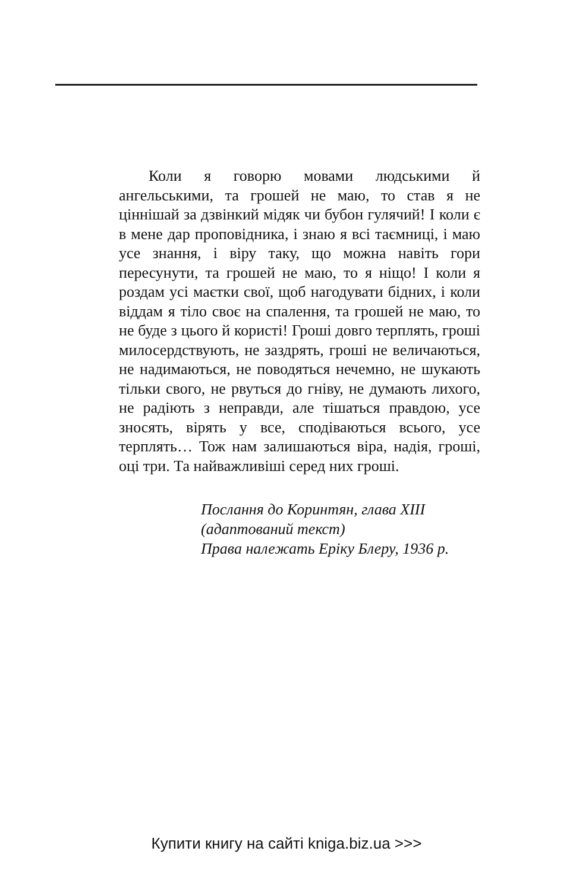Коли я говорю мовами людськими й ангельськими, та грошей не маю, то став я не ціннішай за дзвінкий мідяк чи бубон гулячий! І коли є в мене дар проповідника, і знаю я всі таємниці, і маю усе знання, і віру таку, що можна навіть гори пересунути, та грошей не маю, то я ніщо! І коли я роздам усі маєтки свої, щоб нагодувати бідних, і коли віддам я тіло своє на спалення, та грошей не маю, то не буде з цього й користі! Гроші довго терплять, гроші милосердствують, не заздрять, гроші не величаються, не надимаються, не поводяться нечемно, не шукають тільки свого, не рвуться до гніву, не думають лихого, не радіють з неправди, але тішаться правдою, усе зносять, вірять у все, сподіваються всього, усе терплять… Тож нам залишаються віра, надія, гроші, оці три. Та найважливіші серед них гроші.
Послання до Коринтян, глава XIII
(адаптований текст)
Права належать Еріку Блеру, 1936 р.
Купити книгу на сайті kniga.biz.ua >>>